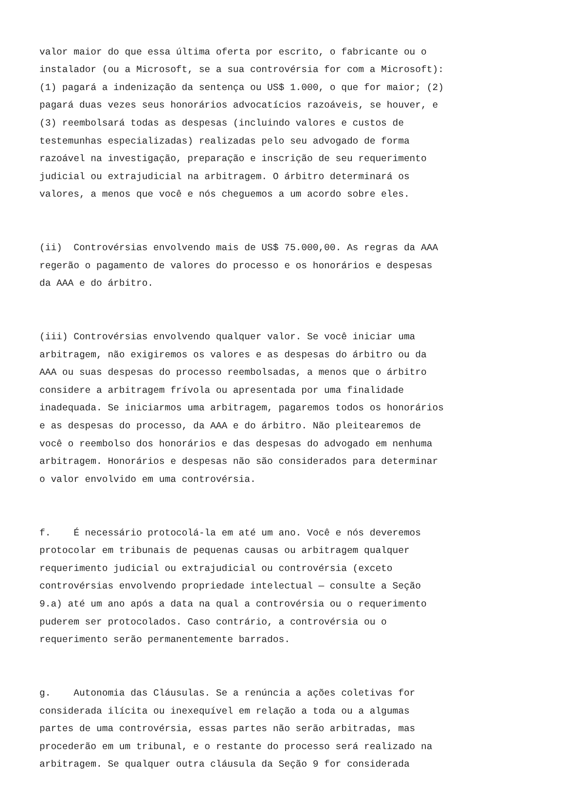valor maior do que essa última oferta por escrito, o fabricante ou o instalador (ou a Microsoft, se a sua controvérsia for com a Microsoft): (1) pagará a indenização da sentença ou US$ 1.000, o que for maior; (2) pagará duas vezes seus honorários advocatícios razoáveis, se houver, e (3) reembolsará todas as despesas (incluindo valores e custos de testemunhas especializadas) realizadas pelo seu advogado de forma razoável na investigação, preparação e inscrição de seu requerimento judicial ou extrajudicial na arbitragem. O árbitro determinará os valores, a menos que você e nós cheguemos a um acordo sobre eles.
(ii) Controvérsias envolvendo mais de US$ 75.000,00. As regras da AAA regerão o pagamento de valores do processo e os honorários e despesas da AAA e do árbitro.
(iii) Controvérsias envolvendo qualquer valor. Se você iniciar uma arbitragem, não exigiremos os valores e as despesas do árbitro ou da AAA ou suas despesas do processo reembolsadas, a menos que o árbitro considere a arbitragem frívola ou apresentada por uma finalidade inadequada. Se iniciarmos uma arbitragem, pagaremos todos os honorários e as despesas do processo, da AAA e do árbitro. Não pleitearemos de você o reembolso dos honorários e das despesas do advogado em nenhuma arbitragem. Honorários e despesas não são considerados para determinar o valor envolvido em uma controvérsia.
f. É necessário protocolá-la em até um ano. Você e nós deveremos protocolar em tribunais de pequenas causas ou arbitragem qualquer requerimento judicial ou extrajudicial ou controvérsia (exceto controvérsias envolvendo propriedade intelectual — consulte a Seção 9.a) até um ano após a data na qual a controvérsia ou o requerimento puderem ser protocolados. Caso contrário, a controvérsia ou o requerimento serão permanentemente barrados.
g. Autonomia das Cláusulas. Se a renúncia a ações coletivas for considerada ilícita ou inexequível em relação a toda ou a algumas partes de uma controvérsia, essas partes não serão arbitradas, mas procederão em um tribunal, e o restante do processo será realizado na arbitragem. Se qualquer outra cláusula da Seção 9 for considerada